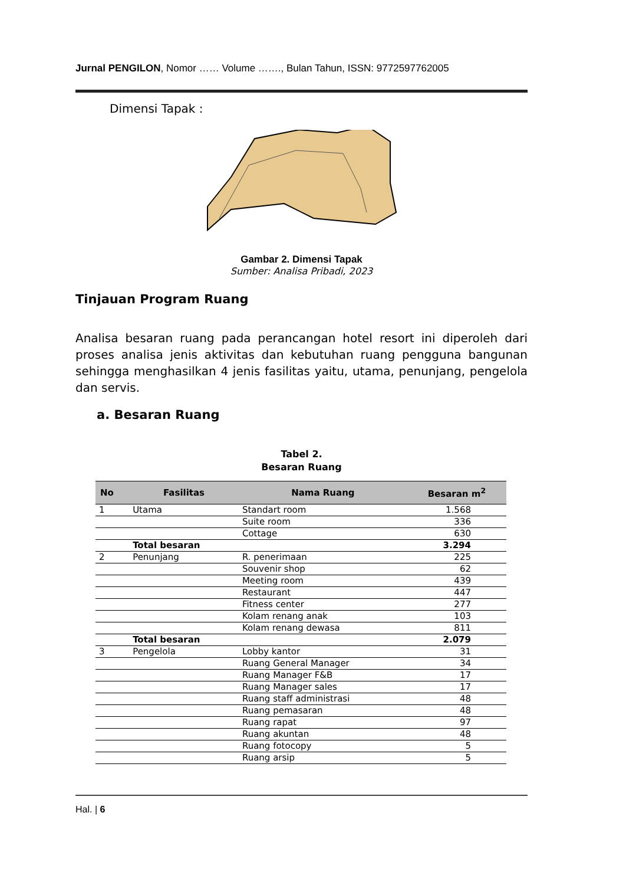Jurnal PENGILON, Nomor …… Volume ……., Bulan Tahun, ISSN: 9772597762005
Dimensi Tapak :
Gambar 2. Dimensi Tapak
Sumber: Analisa Pribadi, 2023
Tinjauan Program Ruang
Analisa besaran ruang pada perancangan hotel resort ini diperoleh dari proses analisa jenis aktivitas dan kebutuhan ruang pengguna bangunan sehingga menghasilkan 4 jenis fasilitas yaitu, utama, penunjang, pengelola dan servis.
a. Besaran Ruang
Tabel 2.
Besaran Ruang
| No | Fasilitas | Nama Ruang | Besaran m<sup>2</sup> |
| --- | --- | --- | --- |
| 1 | Utama | Standart room | 1.568 |
| | | Suite room | 336 |
| | | Cottage | 630 |
| | Total besaran | | 3.294 |
| 2 | Penunjang | R. penerimaan | 225 |
| | | Souvenir shop | 62 |
| | | Meeting room | 439 |
| | | Restaurant | 447 |
| | | Fitness center | 277 |
| | | Kolam renang anak | 103 |
| | | Kolam renang dewasa | 811 |
| | Total besaran | | 2.079 |
| 3 | Pengelola | Lobby kantor | 31 |
| | | Ruang General Manager | 34 |
| | | Ruang Manager F&B | 17 |
| | | Ruang Manager sales | 17 |
| | | Ruang staff administrasi | 48 |
| | | Ruang pemasaran | 48 |
| | | Ruang rapat | 97 |
| | | Ruang akuntan | 48 |
| | | Ruang fotocopy | 5 |
| | | Ruang arsip | 5 |
Hal. | 6